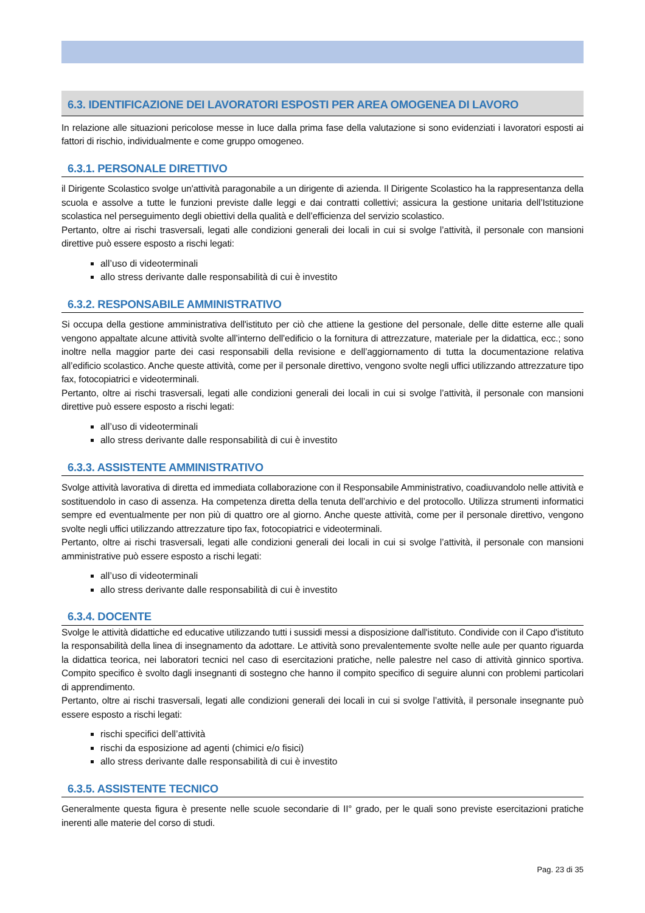6.3. IDENTIFICAZIONE DEI LAVORATORI ESPOSTI PER AREA OMOGENEA DI LAVORO
In relazione alle situazioni pericolose messe in luce dalla prima fase della valutazione si sono evidenziati i lavoratori esposti ai fattori di rischio, individualmente e come gruppo omogeneo.
6.3.1. PERSONALE DIRETTIVO
il Dirigente Scolastico svolge un'attività paragonabile a un dirigente di azienda. Il Dirigente Scolastico ha la rappresentanza della scuola e assolve a tutte le funzioni previste dalle leggi e dai contratti collettivi; assicura la gestione unitaria dell’Istituzione scolastica nel perseguimento degli obiettivi della qualità e dell’efficienza del servizio scolastico.
Pertanto, oltre ai rischi trasversali, legati alle condizioni generali dei locali in cui si svolge l’attività, il personale con mansioni direttive può essere esposto a rischi legati:
all’uso di videoterminali
allo stress derivante dalle responsabilità di cui è investito
6.3.2. RESPONSABILE AMMINISTRATIVO
Si occupa della gestione amministrativa dell'istituto per ciò che attiene la gestione del personale, delle ditte esterne alle quali vengono appaltate alcune attività svolte all’interno dell’edificio o la fornitura di attrezzature, materiale per la didattica, ecc.; sono inoltre nella maggior parte dei casi responsabili della revisione e dell’aggiornamento di tutta la documentazione relativa all’edificio scolastico. Anche queste attività, come per il personale direttivo, vengono svolte negli uffici utilizzando attrezzature tipo fax, fotocopiatrici e videoterminali.
Pertanto, oltre ai rischi trasversali, legati alle condizioni generali dei locali in cui si svolge l’attività, il personale con mansioni direttive può essere esposto a rischi legati:
all’uso di videoterminali
allo stress derivante dalle responsabilità di cui è investito
6.3.3. ASSISTENTE AMMINISTRATIVO
Svolge attività lavorativa di diretta ed immediata collaborazione con il Responsabile Amministrativo, coadiuvandolo nelle attività e sostituendolo in caso di assenza. Ha competenza diretta della tenuta dell’archivio e del protocollo. Utilizza strumenti informatici sempre ed eventualmente per non più di quattro ore al giorno. Anche queste attività, come per il personale direttivo, vengono svolte negli uffici utilizzando attrezzature tipo fax, fotocopiatrici e videoterminali.
Pertanto, oltre ai rischi trasversali, legati alle condizioni generali dei locali in cui si svolge l’attività, il personale con mansioni amministrative può essere esposto a rischi legati:
all’uso di videoterminali
allo stress derivante dalle responsabilità di cui è investito
6.3.4. DOCENTE
Svolge le attività didattiche ed educative utilizzando tutti i sussidi messi a disposizione dall'istituto. Condivide con il Capo d'istituto la responsabilità della linea di insegnamento da adottare. Le attività sono prevalentemente svolte nelle aule per quanto riguarda la didattica teorica, nei laboratori tecnici nel caso di esercitazioni pratiche, nelle palestre nel caso di attività ginnico sportiva. Compito specifico è svolto dagli insegnanti di sostegno che hanno il compito specifico di seguire alunni con problemi particolari di apprendimento.
Pertanto, oltre ai rischi trasversali, legati alle condizioni generali dei locali in cui si svolge l’attività, il personale insegnante può essere esposto a rischi legati:
rischi specifici dell’attività
rischi da esposizione ad agenti (chimici e/o fisici)
allo stress derivante dalle responsabilità di cui è investito
6.3.5. ASSISTENTE TECNICO
Generalmente questa figura è presente nelle scuole secondarie di II° grado, per le quali sono previste esercitazioni pratiche inerenti alle materie del corso di studi.
Pag. 23 di 35